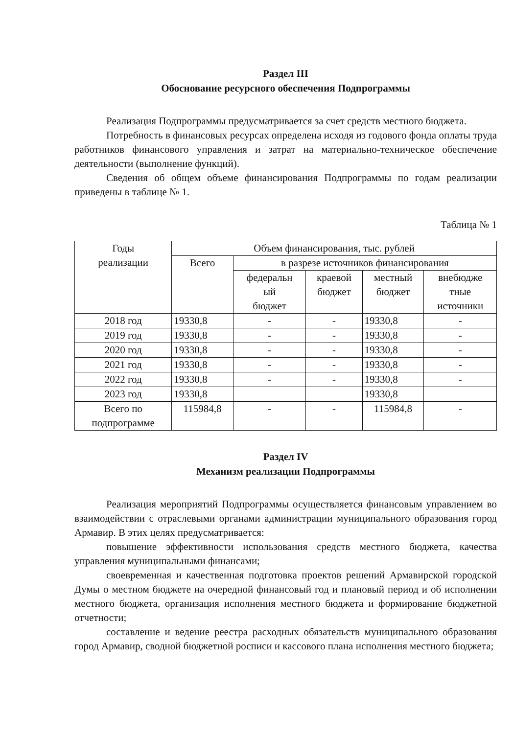Раздел III
Обоснование ресурсного обеспечения Подпрограммы
Реализация Подпрограммы предусматривается за счет средств местного бюджета.
Потребность в финансовых ресурсах определена исходя из годового фонда оплаты труда работников финансового управления и затрат на материально-техническое обеспечение деятельности (выполнение функций).
Сведения об общем объеме финансирования Подпрограммы по годам реализации приведены в таблице № 1.
Таблица № 1
| Годы реализации | Объем финансирования, тыс. рублей | | | | |
| --- | --- | --- | --- | --- | --- |
| | Всего | в разрезе источников финансирования | | | |
| | | федеральн ый бюджет | краевой бюджет | местный бюджет | внебюдже тные источники |
| 2018 год | 19330,8 | - | - | 19330,8 | - |
| 2019 год | 19330,8 | - | - | 19330,8 | - |
| 2020 год | 19330,8 | - | - | 19330,8 | - |
| 2021 год | 19330,8 | - | - | 19330,8 | - |
| 2022 год | 19330,8 | - | - | 19330,8 | - |
| 2023 год | 19330,8 | | | 19330,8 | |
| Всего по подпрограмме | 115984,8 | - | - | 115984,8 | - |
Раздел IV
Механизм реализации Подпрограммы
Реализация мероприятий Подпрограммы осуществляется финансовым управлением во взаимодействии с отраслевыми органами администрации муниципального образования город Армавир. В этих целях предусматривается:
повышение эффективности использования средств местного бюджета, качества управления муниципальными финансами;
своевременная и качественная подготовка проектов решений Армавирской городской Думы о местном бюджете на очередной финансовый год и плановый период и об исполнении местного бюджета, организация исполнения местного бюджета и формирование бюджетной отчетности;
составление и ведение реестра расходных обязательств муниципального образования город Армавир, сводной бюджетной росписи и кассового плана исполнения местного бюджета;